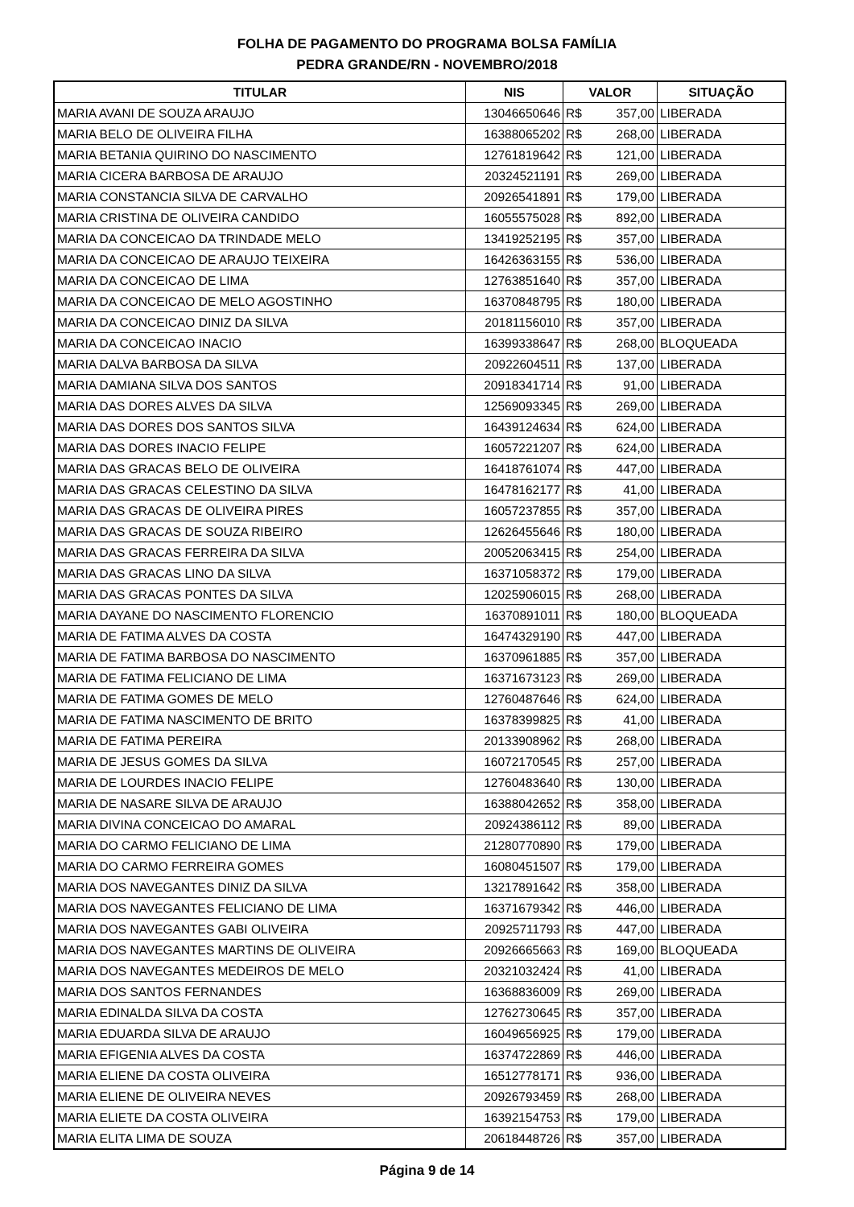FOLHA DE PAGAMENTO DO PROGRAMA BOLSA FAMÍLIA
PEDRA GRANDE/RN - NOVEMBRO/2018
| TITULAR | NIS | VALOR | SITUAÇÃO |
| --- | --- | --- | --- |
| MARIA AVANI DE SOUZA ARAUJO | 13046650646 | R$ 357,00 | LIBERADA |
| MARIA BELO DE OLIVEIRA FILHA | 16388065202 | R$ 268,00 | LIBERADA |
| MARIA BETANIA QUIRINO DO NASCIMENTO | 12761819642 | R$ 121,00 | LIBERADA |
| MARIA CICERA BARBOSA DE ARAUJO | 20324521191 | R$ 269,00 | LIBERADA |
| MARIA CONSTANCIA SILVA DE CARVALHO | 20926541891 | R$ 179,00 | LIBERADA |
| MARIA CRISTINA DE OLIVEIRA CANDIDO | 16055575028 | R$ 892,00 | LIBERADA |
| MARIA DA CONCEICAO DA TRINDADE MELO | 13419252195 | R$ 357,00 | LIBERADA |
| MARIA DA CONCEICAO DE ARAUJO TEIXEIRA | 16426363155 | R$ 536,00 | LIBERADA |
| MARIA DA CONCEICAO DE LIMA | 12763851640 | R$ 357,00 | LIBERADA |
| MARIA DA CONCEICAO DE MELO AGOSTINHO | 16370848795 | R$ 180,00 | LIBERADA |
| MARIA DA CONCEICAO DINIZ DA SILVA | 20181156010 | R$ 357,00 | LIBERADA |
| MARIA DA CONCEICAO INACIO | 16399338647 | R$ 268,00 | BLOQUEADA |
| MARIA DALVA BARBOSA DA SILVA | 20922604511 | R$ 137,00 | LIBERADA |
| MARIA DAMIANA SILVA DOS SANTOS | 20918341714 | R$ 91,00 | LIBERADA |
| MARIA DAS DORES ALVES DA SILVA | 12569093345 | R$ 269,00 | LIBERADA |
| MARIA DAS DORES DOS SANTOS SILVA | 16439124634 | R$ 624,00 | LIBERADA |
| MARIA DAS DORES INACIO FELIPE | 16057221207 | R$ 624,00 | LIBERADA |
| MARIA DAS GRACAS BELO DE OLIVEIRA | 16418761074 | R$ 447,00 | LIBERADA |
| MARIA DAS GRACAS CELESTINO DA SILVA | 16478162177 | R$ 41,00 | LIBERADA |
| MARIA DAS GRACAS DE OLIVEIRA PIRES | 16057237855 | R$ 357,00 | LIBERADA |
| MARIA DAS GRACAS DE SOUZA RIBEIRO | 12626455646 | R$ 180,00 | LIBERADA |
| MARIA DAS GRACAS FERREIRA DA SILVA | 20052063415 | R$ 254,00 | LIBERADA |
| MARIA DAS GRACAS LINO DA SILVA | 16371058372 | R$ 179,00 | LIBERADA |
| MARIA DAS GRACAS PONTES DA SILVA | 12025906015 | R$ 268,00 | LIBERADA |
| MARIA DAYANE DO NASCIMENTO FLORENCIO | 16370891011 | R$ 180,00 | BLOQUEADA |
| MARIA DE FATIMA ALVES DA COSTA | 16474329190 | R$ 447,00 | LIBERADA |
| MARIA DE FATIMA BARBOSA DO NASCIMENTO | 16370961885 | R$ 357,00 | LIBERADA |
| MARIA DE FATIMA FELICIANO DE LIMA | 16371673123 | R$ 269,00 | LIBERADA |
| MARIA DE FATIMA GOMES DE MELO | 12760487646 | R$ 624,00 | LIBERADA |
| MARIA DE FATIMA NASCIMENTO DE BRITO | 16378399825 | R$ 41,00 | LIBERADA |
| MARIA DE FATIMA PEREIRA | 20133908962 | R$ 268,00 | LIBERADA |
| MARIA DE JESUS GOMES DA SILVA | 16072170545 | R$ 257,00 | LIBERADA |
| MARIA DE LOURDES INACIO FELIPE | 12760483640 | R$ 130,00 | LIBERADA |
| MARIA DE NASARE SILVA DE ARAUJO | 16388042652 | R$ 358,00 | LIBERADA |
| MARIA DIVINA CONCEICAO DO AMARAL | 20924386112 | R$ 89,00 | LIBERADA |
| MARIA DO CARMO FELICIANO DE LIMA | 21280770890 | R$ 179,00 | LIBERADA |
| MARIA DO CARMO FERREIRA GOMES | 16080451507 | R$ 179,00 | LIBERADA |
| MARIA DOS NAVEGANTES DINIZ DA SILVA | 13217891642 | R$ 358,00 | LIBERADA |
| MARIA DOS NAVEGANTES FELICIANO DE LIMA | 16371679342 | R$ 446,00 | LIBERADA |
| MARIA DOS NAVEGANTES GABI OLIVEIRA | 20925711793 | R$ 447,00 | LIBERADA |
| MARIA DOS NAVEGANTES MARTINS DE OLIVEIRA | 20926665663 | R$ 169,00 | BLOQUEADA |
| MARIA DOS NAVEGANTES MEDEIROS DE MELO | 20321032424 | R$ 41,00 | LIBERADA |
| MARIA DOS SANTOS FERNANDES | 16368836009 | R$ 269,00 | LIBERADA |
| MARIA EDINALDA SILVA DA COSTA | 12762730645 | R$ 357,00 | LIBERADA |
| MARIA EDUARDA SILVA DE ARAUJO | 16049656925 | R$ 179,00 | LIBERADA |
| MARIA EFIGENIA ALVES DA COSTA | 16374722869 | R$ 446,00 | LIBERADA |
| MARIA ELIENE DA COSTA OLIVEIRA | 16512778171 | R$ 936,00 | LIBERADA |
| MARIA ELIENE DE OLIVEIRA NEVES | 20926793459 | R$ 268,00 | LIBERADA |
| MARIA ELIETE DA COSTA OLIVEIRA | 16392154753 | R$ 179,00 | LIBERADA |
| MARIA ELITA LIMA DE SOUZA | 20618448726 | R$ 357,00 | LIBERADA |
Página 9 de 14